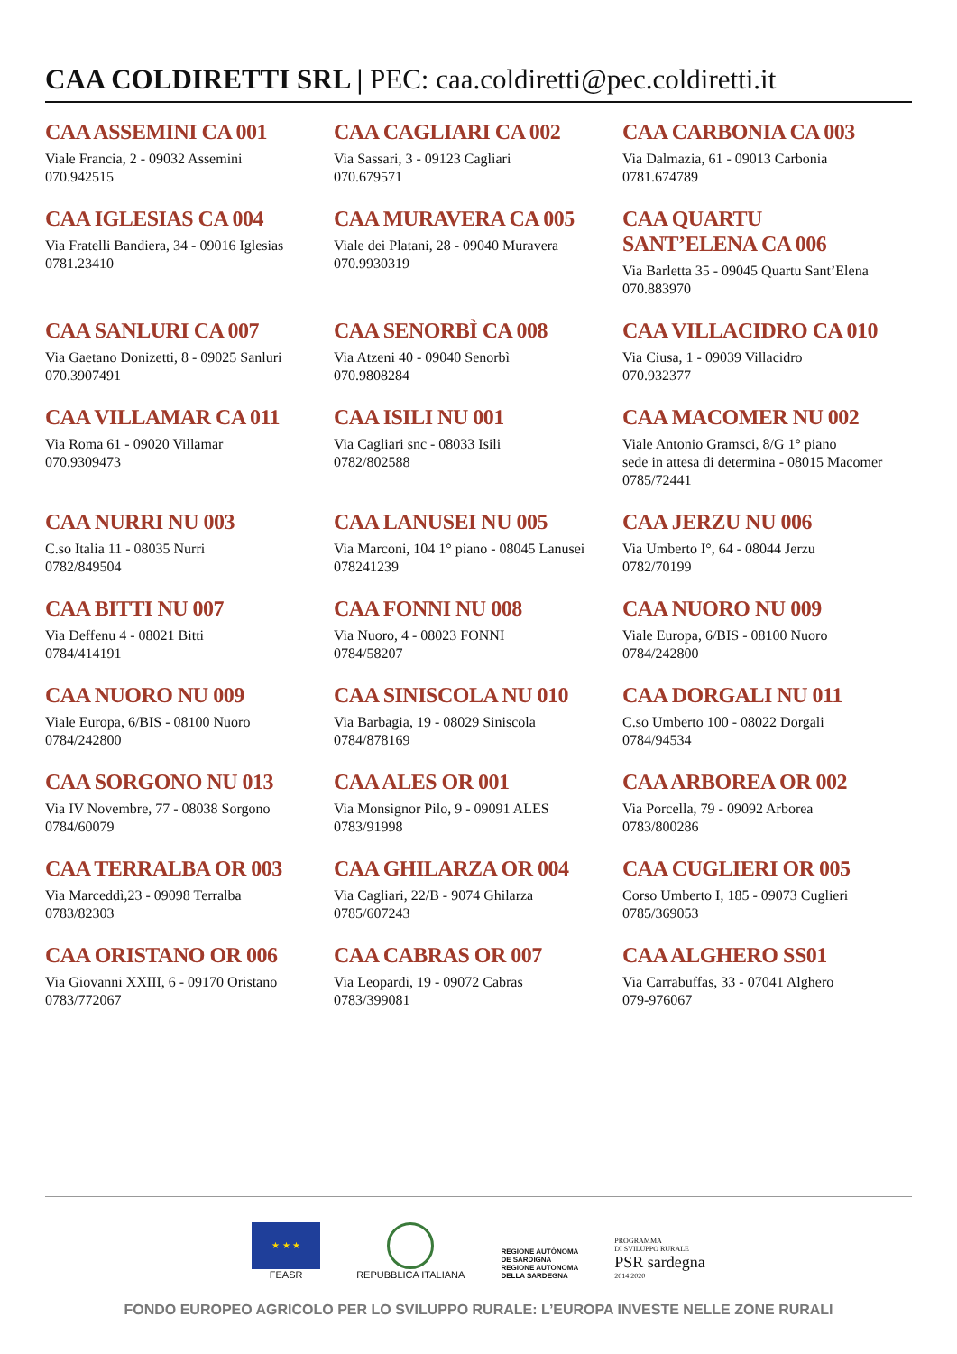CAA COLDIRETTI SRL | PEC: caa.coldiretti@pec.coldiretti.it
CAA ASSEMINI CA 001
Viale Francia, 2 - 09032 Assemini
070.942515
CAA CAGLIARI CA 002
Via Sassari, 3 - 09123 Cagliari
070.679571
CAA CARBONIA CA 003
Via Dalmazia, 61 - 09013 Carbonia
0781.674789
CAA IGLESIAS CA 004
Via Fratelli Bandiera, 34 - 09016 Iglesias
0781.23410
CAA MURAVERA CA 005
Viale dei Platani, 28 - 09040 Muravera
070.9930319
CAA QUARTU
SANT’ELENA CA 006
Via Barletta 35 - 09045 Quartu Sant’Elena
070.883970
CAA SANLURI CA 007
Via Gaetano Donizetti, 8 - 09025 Sanluri
070.3907491
CAA SENORBÌ CA 008
Via Atzeni 40 - 09040 Senorbì
070.9808284
CAA VILLACIDRO CA 010
Via Ciusa, 1 - 09039 Villacidro
070.932377
CAA VILLAMAR CA 011
Via Roma 61 - 09020 Villamar
070.9309473
CAA ISILI NU 001
Via Cagliari snc - 08033 Isili
0782/802588
CAA MACOMER NU 002
Viale Antonio Gramsci, 8/G 1° piano
sede in attesa di determina - 08015 Macomer
0785/72441
CAA NURRI NU 003
C.so Italia 11 - 08035 Nurri
0782/849504
CAA LANUSEI NU 005
Via Marconi, 104 1° piano - 08045 Lanusei
078241239
CAA JERZU NU 006
Via Umberto I°, 64 - 08044 Jerzu
0782/70199
CAA BITTI NU 007
Via Deffenu 4 - 08021 Bitti
0784/414191
CAA FONNI NU 008
Via Nuoro, 4 - 08023 FONNI
0784/58207
CAA NUORO NU 009
Viale Europa, 6/BIS - 08100 Nuoro
0784/242800
CAA NUORO NU 009
Viale Europa, 6/BIS - 08100 Nuoro
0784/242800
CAA SINISCOLA NU 010
Via Barbagia, 19 - 08029 Siniscola
0784/878169
CAA DORGALI NU 011
C.so Umberto 100 - 08022 Dorgali
0784/94534
CAA SORGONO NU 013
Via IV Novembre, 77 - 08038 Sorgono
0784/60079
CAA ALES OR 001
Via Monsignor Pilo, 9 - 09091 ALES
0783/91998
CAA ARBOREA OR 002
Via Porcella, 79 - 09092 Arborea
0783/800286
CAA TERRALBA OR 003
Via Marceddì,23 - 09098 Terralba
0783/82303
CAA GHILARZA OR 004
Via Cagliari, 22/B - 9074 Ghilarza
0785/607243
CAA CUGLIERI OR 005
Corso Umberto I, 185 - 09073 Cuglieri
0785/369053
CAA ORISTANO OR 006
Via Giovanni XXIII, 6 - 09170 Oristano
0783/772067
CAA CABRAS OR 007
Via Leopardi, 19 - 09072 Cabras
0783/399081
CAA ALGHERO SS01
Via Carrabuffas, 33 - 07041 Alghero
079-976067
★ ★ ★
FEASR
REPUBBLICA ITALIANA
REGIONE AUTÒNOMA
DE SARDIGNA
REGIONE AUTONOMA
DELLA SARDEGNA
PROGRAMMA
DI SVILUPPO RURALE
PSR sardegna
2014 2020
FONDO EUROPEO AGRICOLO PER LO SVILUPPO RURALE: L’EUROPA INVESTE NELLE ZONE RURALI